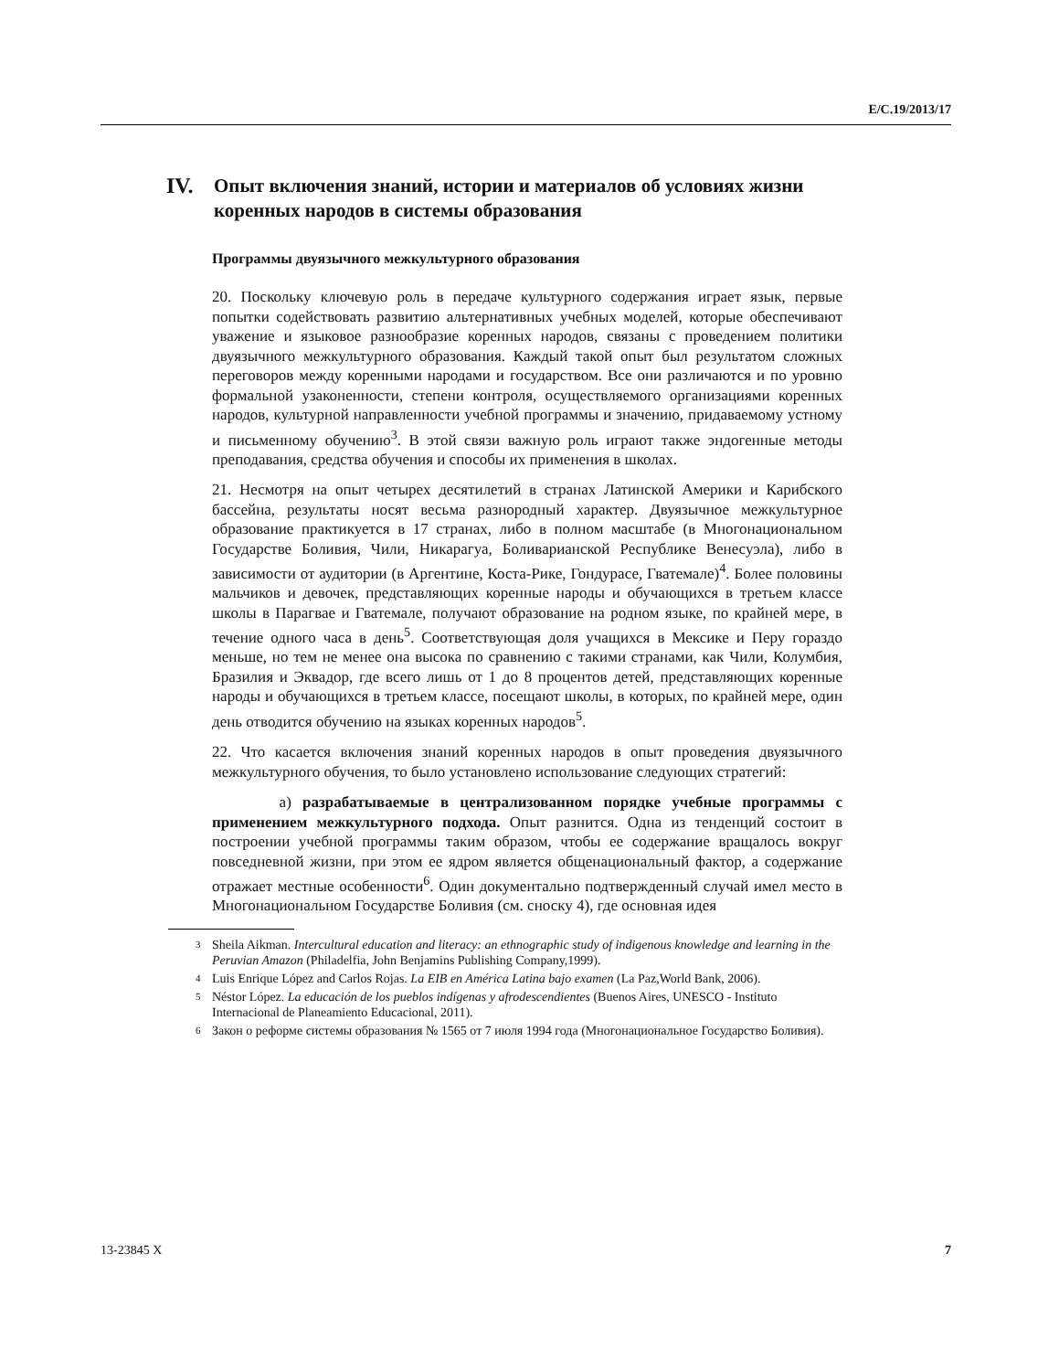E/C.19/2013/17
IV. Опыт включения знаний, истории и материалов об условиях жизни коренных народов в системы образования
Программы двуязычного межкультурного образования
20. Поскольку ключевую роль в передаче культурного содержания играет язык, первые попытки содействовать развитию альтернативных учебных моделей, которые обеспечивают уважение и языковое разнообразие коренных народов, связаны с проведением политики двуязычного межкультурного образования. Каждый такой опыт был результатом сложных переговоров между коренными народами и государством. Все они различаются и по уровню формальной узаконенности, степени контроля, осуществляемого организациями коренных народов, культурной направленности учебной программы и значению, придаваемому устному и письменному обучению<sup>3</sup>. В этой связи важную роль играют также эндогенные методы преподавания, средства обучения и способы их применения в школах.
21. Несмотря на опыт четырех десятилетий в странах Латинской Америки и Карибского бассейна, результаты носят весьма разнородный характер. Двуязычное межкультурное образование практикуется в 17 странах, либо в полном масштабе (в Многонациональном Государстве Боливия, Чили, Никарагуа, Боливарианской Республике Венесуэла), либо в зависимости от аудитории (в Аргентине, Коста-Рике, Гондурасе, Гватемале)<sup>4</sup>. Более половины мальчиков и девочек, представляющих коренные народы и обучающихся в третьем классе школы в Парагвае и Гватемале, получают образование на родном языке, по крайней мере, в течение одного часа в день<sup>5</sup>. Соответствующая доля учащихся в Мексике и Перу гораздо меньше, но тем не менее она высока по сравнению с такими странами, как Чили, Колумбия, Бразилия и Эквадор, где всего лишь от 1 до 8 процентов детей, представляющих коренные народы и обучающихся в третьем классе, посещают школы, в которых, по крайней мере, один день отводится обучению на языках коренных народов<sup>5</sup>.
22. Что касается включения знаний коренных народов в опыт проведения двуязычного межкультурного обучения, то было установлено использование следующих стратегий:
a) разрабатываемые в централизованном порядке учебные программы с применением межкультурного подхода. Опыт разнится. Одна из тенденций состоит в построении учебной программы таким образом, чтобы ее содержание вращалось вокруг повседневной жизни, при этом ее ядром является общенациональный фактор, а содержание отражает местные особенности<sup>6</sup>. Один документально подтвержденный случай имел место в Многонациональном Государстве Боливия (см. сноску 4), где основная идея
<sup>3</sup> Sheila Aikman. Intercultural education and literacy: an ethnographic study of indigenous knowledge and learning in the Peruvian Amazon (Philadelfia, John Benjamins Publishing Company,1999).
<sup>4</sup> Luis Enrique López and Carlos Rojas. La EIB en América Latina bajo examen (La Paz,World Bank, 2006).
<sup>5</sup> Néstor López. La educación de los pueblos indígenas y afrodescendientes (Buenos Aires, UNESCO - Instituto Internacional de Planeamiento Educacional, 2011).
<sup>6</sup> Закон о реформе системы образования № 1565 от 7 июля 1994 года (Многонациональное Государство Боливия).
13-23845 X 7